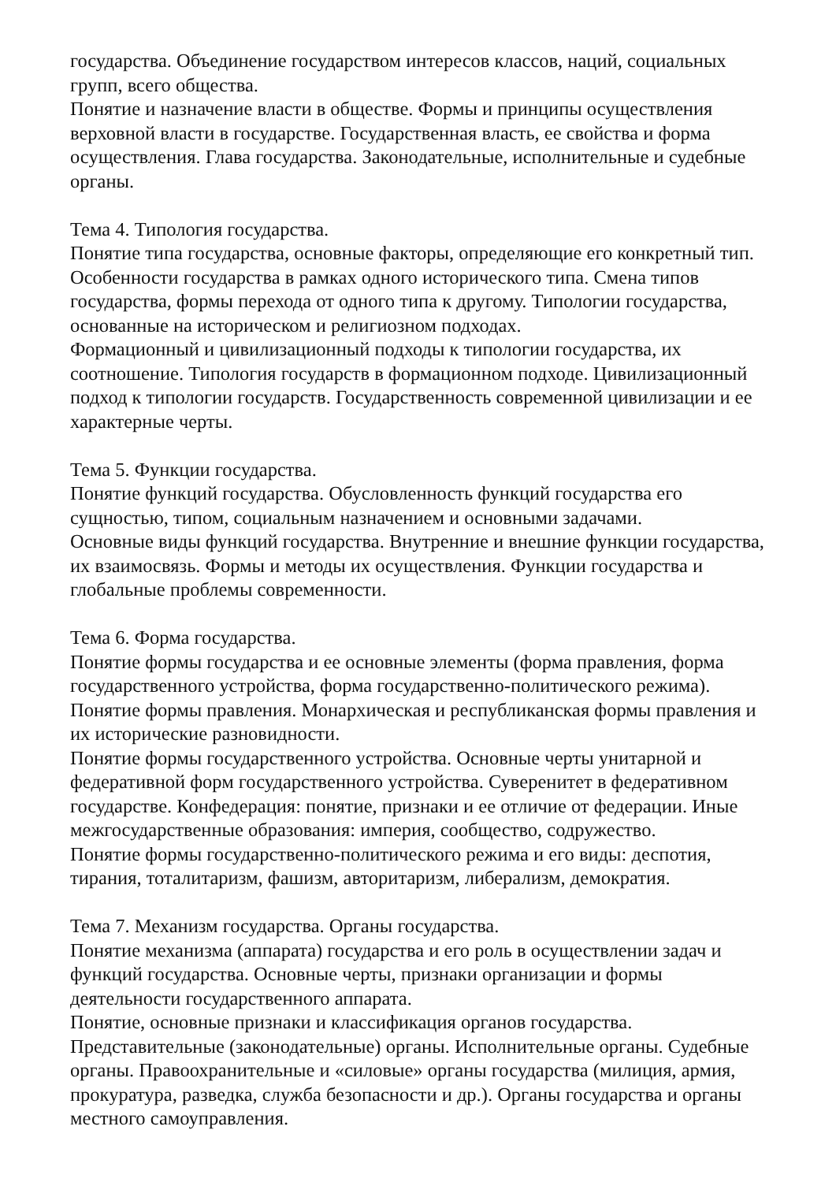государства. Объединение государством интересов классов, наций, социальных групп, всего общества.
Понятие и назначение власти в обществе. Формы и принципы осуществления верховной власти в государстве. Государственная власть, ее свойства и форма осуществления. Глава государства. Законодательные, исполнительные и судебные органы.
Тема 4. Типология государства.
Понятие типа государства, основные факторы, определяющие его конкретный тип. Особенности государства в рамках одного исторического типа. Смена типов государства, формы перехода от одного типа к другому. Типологии государства, основанные на историческом и религиозном подходах.
Формационный и цивилизационный подходы к типологии государства, их соотношение. Типология государств в формационном подходе. Цивилизационный подход к типологии государств. Государственность современной цивилизации и ее характерные черты.
Тема 5. Функции государства.
Понятие функций государства. Обусловленность функций государства его сущностью, типом, социальным назначением и основными задачами.
Основные виды функций государства. Внутренние и внешние функции государства, их взаимосвязь. Формы и методы их осуществления. Функции государства и глобальные проблемы современности.
Тема 6. Форма государства.
Понятие формы государства и ее основные элементы (форма правления, форма государственного устройства, форма государственно-политического режима).
Понятие формы правления. Монархическая и республиканская формы правления и их исторические разновидности.
Понятие формы государственного устройства. Основные черты унитарной и федеративной форм государственного устройства. Суверенитет в федеративном государстве. Конфедерация: понятие, признаки и ее отличие от федерации. Иные межгосударственные образования: империя, сообщество, содружество.
Понятие формы государственно-политического режима и его виды: деспотия, тирания, тоталитаризм, фашизм, авторитаризм, либерализм, демократия.
Тема 7. Механизм государства. Органы государства.
Понятие механизма (аппарата) государства и его роль в осуществлении задач и функций государства. Основные черты, признаки организации и формы деятельности государственного аппарата.
Понятие, основные признаки и классификация органов государства.
Представительные (законодательные) органы. Исполнительные органы. Судебные органы. Правоохранительные и «силовые» органы государства (милиция, армия, прокуратура, разведка, служба безопасности и др.). Органы государства и органы местного самоуправления.